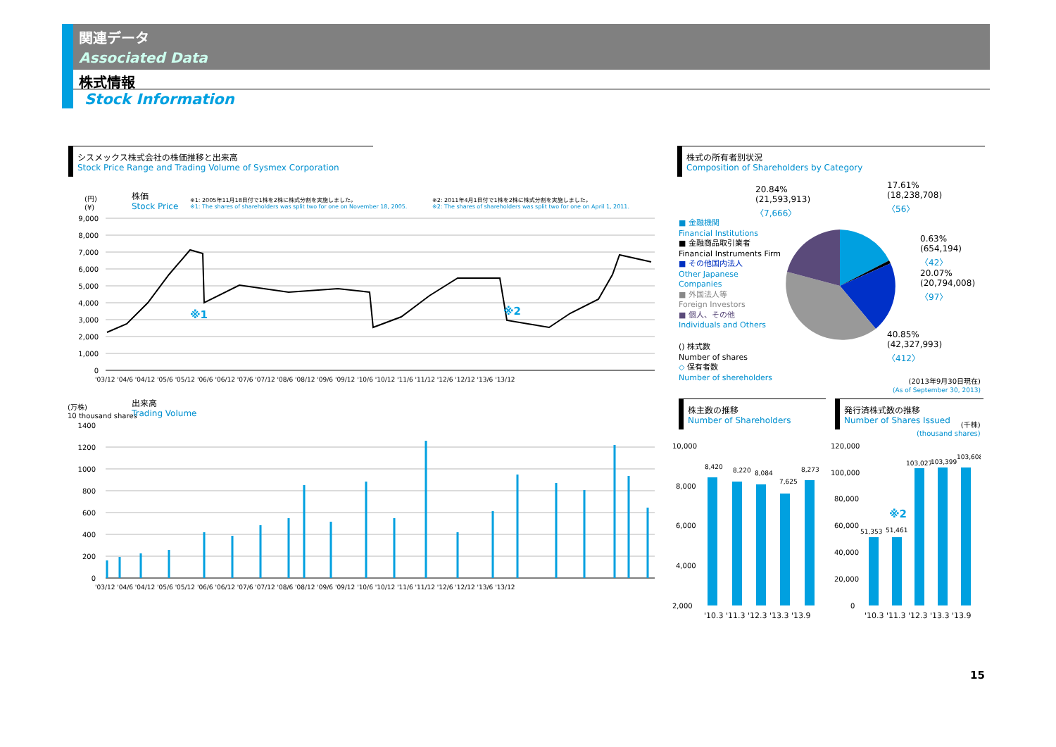関連データ
Associated Data
株式情報
Stock Information
シスメックス株式会社の株価推移と出来高
Stock Price Range and Trading Volume of Sysmex Corporation
(円)
(¥)
株価
Stock Price
※1: 2005年11月18日付で1株を2株に株式分割を実施しました。
※1: The shares of shareholders was split two for one on November 18, 2005.
※2: 2011年4月1日付で1株を2株に株式分割を実施しました。
※2: The shares of shareholders was split two for one on April 1, 2011.
9,000
8,000
7,000
6,000
5,000
4,000
3,000
2,000
1,000
0
※1
※2
'03/12 '04/6 '04/12 '05/6 '05/12 '06/6 '06/12 '07/6 '07/12 '08/6 '08/12 '09/6 '09/12 '10/6 '10/12 '11/6 '11/12 '12/6 '12/12 '13/6 '13/12
(万株)
10 thousand shares
出来高
Trading Volume
1400
1200
1000
800
600
400
200
0
'03/12 '04/6 '04/12 '05/6 '05/12 '06/6 '06/12 '07/6 '07/12 '08/6 '08/12 '09/6 '09/12 '10/6 '10/12 '11/6 '11/12 '12/6 '12/12 '13/6 '13/12
株式の所有者別状況
Composition of Shareholders by Category
■ 金融機関
Financial Institutions
■ 金融商品取引業者
Financial Instruments Firm
■ その他国内法人
Other Japanese
Companies
■ 外国法人等
Foreign Investors
■ 個人、その他
Individuals and Others
() 株式数
Number of shares
◇ 保有者数
Number of shereholders
20.84%
(21,593,913)
〈7,666〉
17.61%
(18,238,708)
〈56〉
0.63%
(654,194)
〈42〉
20.07%
(20,794,008)
〈97〉
40.85%
(42,327,993)
〈412〉
(2013年9月30日現在)
(As of September 30, 2013)
株主数の推移
Number of Shareholders
10,000
8,000
6,000
4,000
2,000
8,420
8,220
8,084
7,625
8,273
'10.3 '11.3 '12.3 '13.3 '13.9
発行済株式数の推移
Number of Shares Issued
(千株)
(thousand shares)
120,000
100,000
80,000
60,000
40,000
20,000
0
51,353
51,461
103,027
103,399
103,608
※2
'10.3 '11.3 '12.3 '13.3 '13.9
15